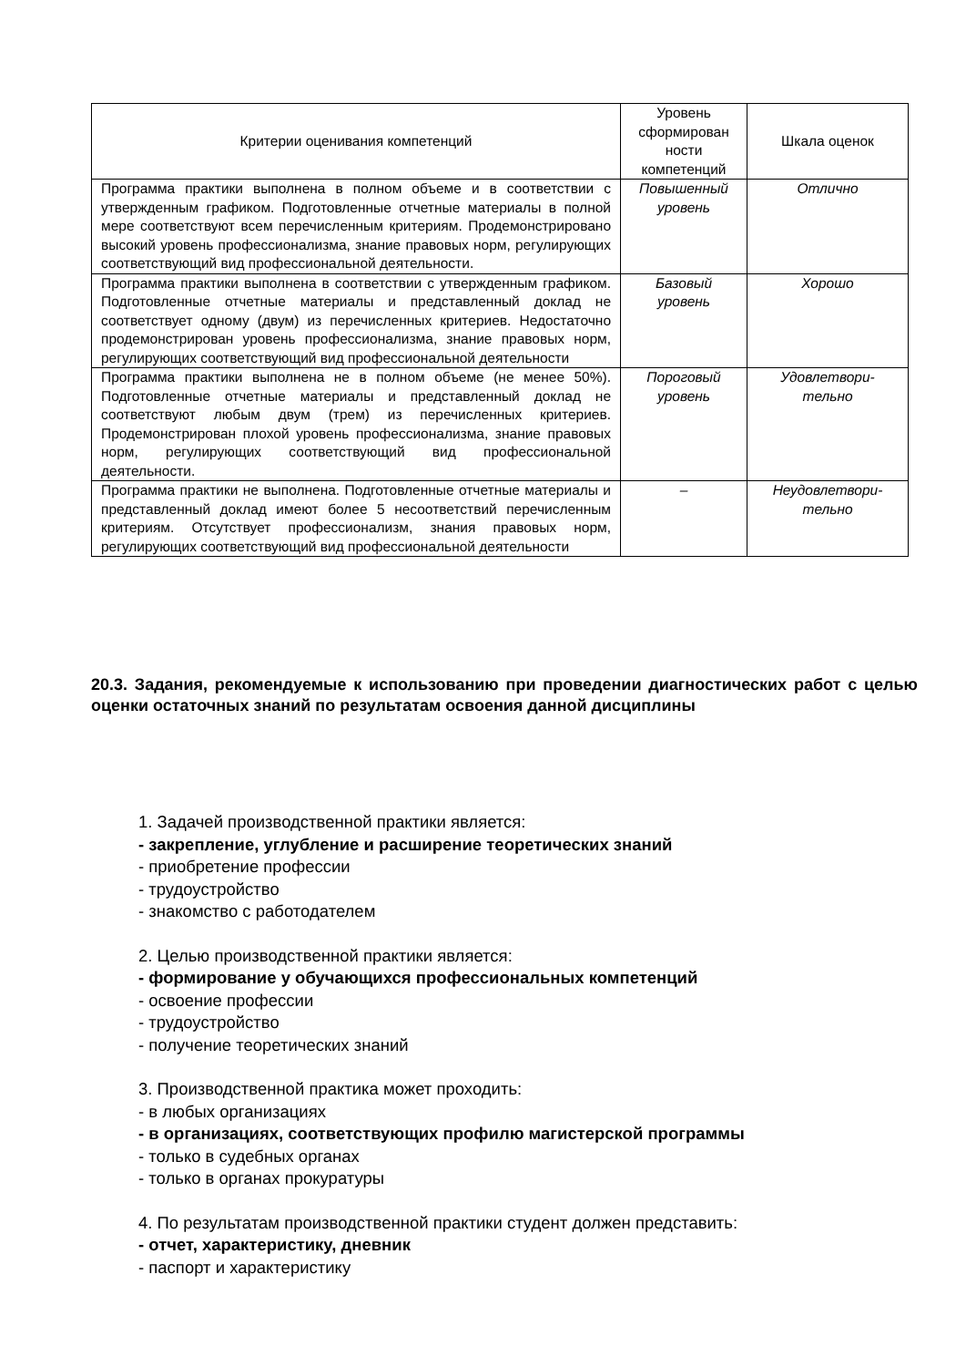| Критерии оценивания компетенций | Уровень сформирован ности компетенций | Шкала оценок |
| --- | --- | --- |
| Программа практики выполнена в полном объеме и в соответствии с утвержденным графиком. Подготовленные отчетные материалы в полной мере соответствуют всем перечисленным критериям. Продемонстрировано высокий уровень профессионализма, знание правовых норм, регулирующих соответствующий вид профессиональной деятельности. | Повышенный уровень | Отлично |
| Программа практики выполнена в соответствии с утвержденным графиком. Подготовленные отчетные материалы и представленный доклад не соответствует одному (двум) из перечисленных критериев. Недостаточно продемонстрирован уровень профессионализма, знание правовых норм, регулирующих соответствующий вид профессиональной деятельности | Базовый уровень | Хорошо |
| Программа практики выполнена не в полном объеме (не менее 50%). Подготовленные отчетные материалы и представленный доклад не соответствуют любым двум (трем) из перечисленных критериев. Продемонстрирован плохой уровень профессионализма, знание правовых норм, регулирующих соответствующий вид профессиональной деятельности. | Пороговый уровень | Удовлетвори-тельно |
| Программа практики не выполнена. Подготовленные отчетные материалы и представленный доклад имеют более 5 несоответствий перечисленным критериям. Отсутствует профессионализм, знания правовых норм, регулирующих соответствующий вид профессиональной деятельности | – | Неудовлетвори-тельно |
20.3. Задания, рекомендуемые к использованию при проведении диагностических работ с целью оценки остаточных знаний по результатам освоения данной дисциплины
1. Задачей производственной практики является:
- закрепление, углубление и расширение теоретических знаний
- приобретение профессии
- трудоустройство
- знакомство с работодателем
2. Целью производственной практики является:
- формирование у обучающихся профессиональных компетенций
- освоение профессии
- трудоустройство
- получение теоретических знаний
3. Производственной практика может проходить:
- в любых организациях
- в организациях, соответствующих профилю магистерской программы
- только в судебных органах
- только в органах прокуратуры
4. По результатам производственной практики студент должен представить:
- отчет, характеристику, дневник
- паспорт и характеристику